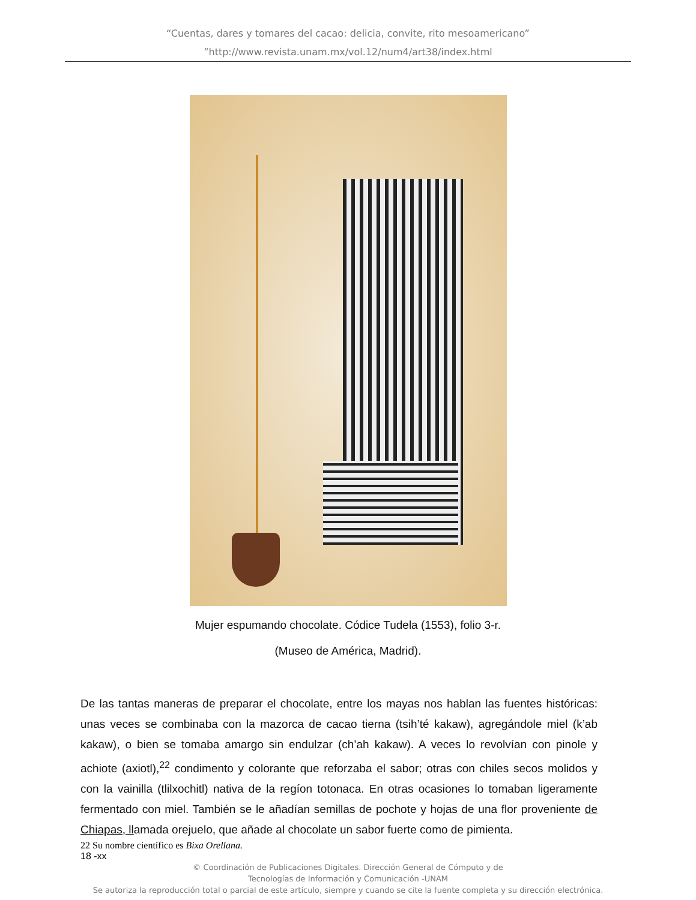“Cuentas, dares y tomares del cacao: delicia, convite, rito mesoamericano”
”http://www.revista.unam.mx/vol.12/num4/art38/index.html
Mujer espumando chocolate. Códice Tudela (1553), folio 3-r.
(Museo de América, Madrid).
De las tantas maneras de preparar el chocolate, entre los mayas nos hablan las fuentes históricas: unas veces se combinaba con la mazorca de cacao tierna (tsih’té kakaw), agregándole miel (k’ab kakaw), o bien se tomaba amargo sin endulzar (ch’ah kakaw). A veces lo revolvían con pinole y achiote (axiotl),<sup>22</sup> condimento y colorante que reforzaba el sabor; otras con chiles secos molidos y con la vainilla (tlilxochitl) nativa de la regíon totonaca. En otras ocasiones lo tomaban ligeramente fermentado con miel. También se le añadían semillas de pochote y hojas de una flor proveniente de Chiapas, llamada orejuelo, que añade al chocolate un sabor fuerte como de pimienta.
22 Su nombre científico es Bixa Orellana.
18 -xx
© Coordinación de Publicaciones Digitales. Dirección General de Cómputo y de
Tecnologías de Información y Comunicación -UNAM
Se autoriza la reproducción total o parcial de este artículo, siempre y cuando se cite la fuente completa y su dirección electrónica.